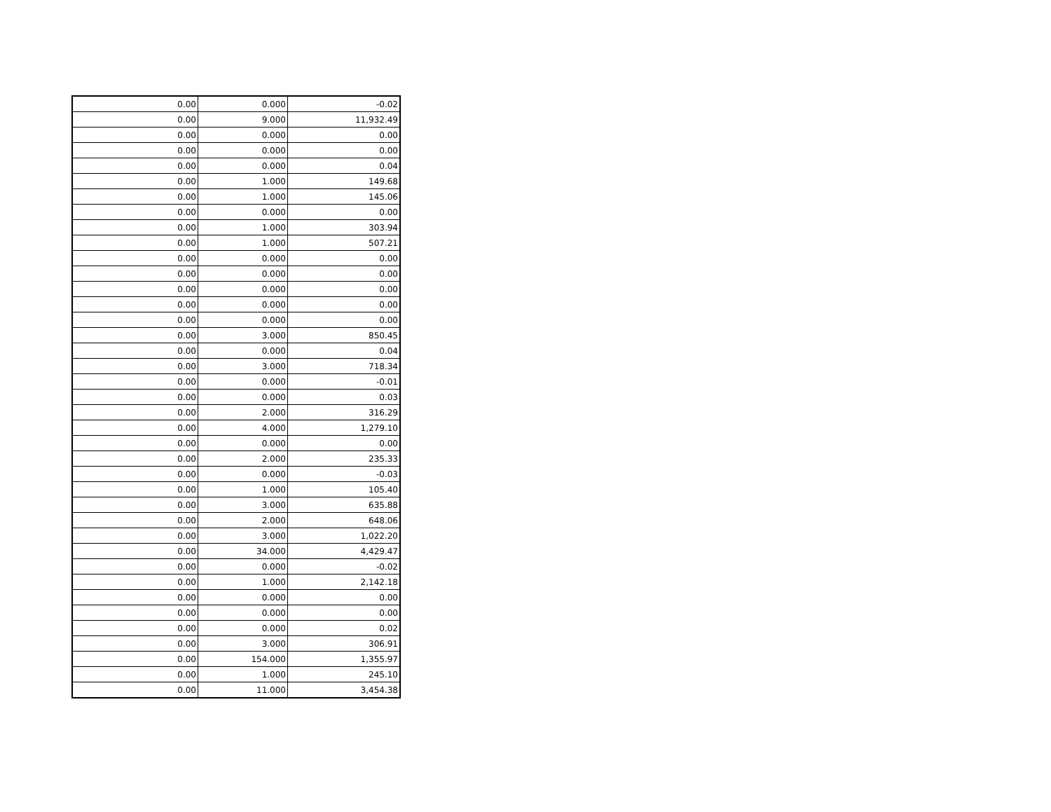| 0.00 | 0.000 | -0.02 |
| 0.00 | 9.000 | 11,932.49 |
| 0.00 | 0.000 | 0.00 |
| 0.00 | 0.000 | 0.00 |
| 0.00 | 0.000 | 0.04 |
| 0.00 | 1.000 | 149.68 |
| 0.00 | 1.000 | 145.06 |
| 0.00 | 0.000 | 0.00 |
| 0.00 | 1.000 | 303.94 |
| 0.00 | 1.000 | 507.21 |
| 0.00 | 0.000 | 0.00 |
| 0.00 | 0.000 | 0.00 |
| 0.00 | 0.000 | 0.00 |
| 0.00 | 0.000 | 0.00 |
| 0.00 | 0.000 | 0.00 |
| 0.00 | 3.000 | 850.45 |
| 0.00 | 0.000 | 0.04 |
| 0.00 | 3.000 | 718.34 |
| 0.00 | 0.000 | -0.01 |
| 0.00 | 0.000 | 0.03 |
| 0.00 | 2.000 | 316.29 |
| 0.00 | 4.000 | 1,279.10 |
| 0.00 | 0.000 | 0.00 |
| 0.00 | 2.000 | 235.33 |
| 0.00 | 0.000 | -0.03 |
| 0.00 | 1.000 | 105.40 |
| 0.00 | 3.000 | 635.88 |
| 0.00 | 2.000 | 648.06 |
| 0.00 | 3.000 | 1,022.20 |
| 0.00 | 34.000 | 4,429.47 |
| 0.00 | 0.000 | -0.02 |
| 0.00 | 1.000 | 2,142.18 |
| 0.00 | 0.000 | 0.00 |
| 0.00 | 0.000 | 0.00 |
| 0.00 | 0.000 | 0.02 |
| 0.00 | 3.000 | 306.91 |
| 0.00 | 154.000 | 1,355.97 |
| 0.00 | 1.000 | 245.10 |
| 0.00 | 11.000 | 3,454.38 |